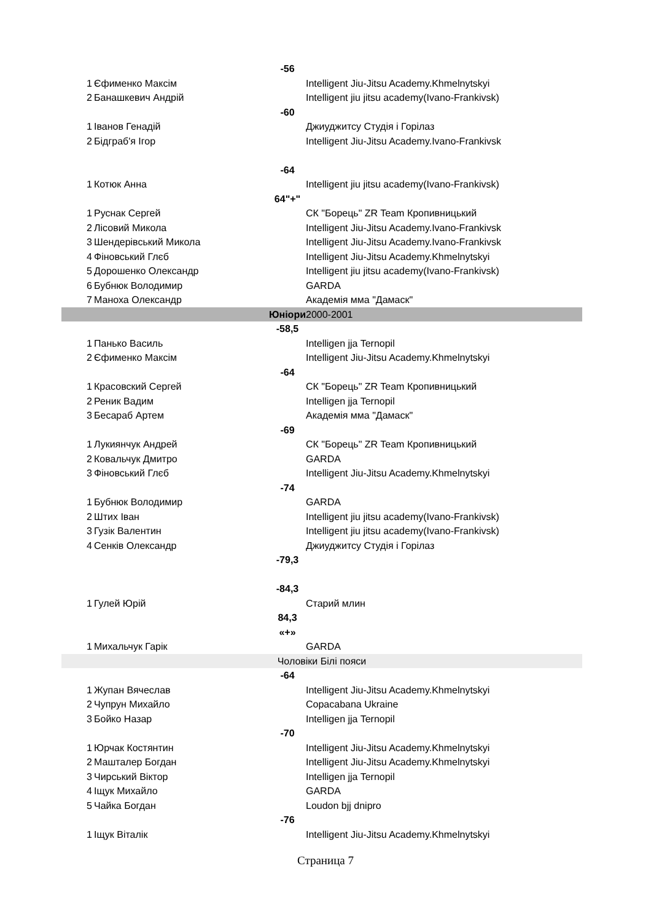| | | -56 | |
| 1 | Єфименко Максім | | Intelligent Jiu-Jitsu Academy.Khmelnytskyi |
| 2 | Банашкевич Андрій | | Intelligent jiu jitsu academy(Ivano-Frankivsk) |
| | | -60 | |
| 1 | Іванов Генадій | | Джиуджитсу Студія і Горілаз |
| 2 | Бідграб'я Ігор | | Intelligent Jiu-Jitsu Academy.Ivano-Frankivsk |
| | | -64 | |
| 1 | Котюк Анна | | Intelligent jiu jitsu academy(Ivano-Frankivsk) |
| | | 64"+" | |
| 1 | Руснак Сергей | | СК "Борець" ZR Team Кропивницький |
| 2 | Лісовий Микола | | Intelligent Jiu-Jitsu Academy.Ivano-Frankivsk |
| 3 | Шендерівський Микола | | Intelligent Jiu-Jitsu Academy.Ivano-Frankivsk |
| 4 | Фіновський Глєб | | Intelligent Jiu-Jitsu Academy.Khmelnytskyi |
| 5 | Дорошенко Олександр | | Intelligent jiu jitsu academy(Ivano-Frankivsk) |
| 6 | Бубнюк Володимир | | GARDA |
| 7 | Маноха Олександр | | Академія мма "Дамаск" |
| | | Юніори | 2000-2001 |
| | | -58,5 | |
| 1 | Панько Василь | | Intelligen jja Ternopil |
| 2 | Єфименко Максім | | Intelligent Jiu-Jitsu Academy.Khmelnytskyi |
| | | -64 | |
| 1 | Красовский Сергей | | СК "Борець" ZR Team Кропивницький |
| 2 | Реник Вадим | | Intelligen jja Ternopil |
| 3 | Бесараб Артем | | Академія мма "Дамаск" |
| | | -69 | |
| 1 | Лукиянчук Андрей | | СК "Борець" ZR Team Кропивницький |
| 2 | Ковальчук Дмитро | | GARDA |
| 3 | Фіновський Глєб | | Intelligent Jiu-Jitsu Academy.Khmelnytskyi |
| | | -74 | |
| 1 | Бубнюк Володимир | | GARDA |
| 2 | Штих Іван | | Intelligent jiu jitsu academy(Ivano-Frankivsk) |
| 3 | Гузік Валентин | | Intelligent jiu jitsu academy(Ivano-Frankivsk) |
| 4 | Сенків Олександр | | Джиуджитсу Студія і Горілаз |
| | | -79,3 | |
| | | -84,3 | |
| 1 | Гулей Юрій | | Старий млин |
| | | 84,3 «+» | |
| 1 | Михальчук Гарік | | GARDA |
| Чоловіки Білі пояси | | | |
| | | -64 | |
| 1 | Жупан Вячеслав | | Intelligent Jiu-Jitsu Academy.Khmelnytskyi |
| 2 | Чупрун Михайло | | Copacabana Ukraine |
| 3 | Бойко Назар | | Intelligen jja Ternopil |
| | | -70 | |
| 1 | Юрчак Костянтин | | Intelligent Jiu-Jitsu Academy.Khmelnytskyi |
| 2 | Машталер Богдан | | Intelligent Jiu-Jitsu Academy.Khmelnytskyi |
| 3 | Чирський Віктор | | Intelligen jja Ternopil |
| 4 | Іщук Михайло | | GARDA |
| 5 | Чайка Богдан | | Loudon bjj dnipro |
| | | -76 | |
| 1 | Іщук Віталік | | Intelligent Jiu-Jitsu Academy.Khmelnytskyi |
Страница 7